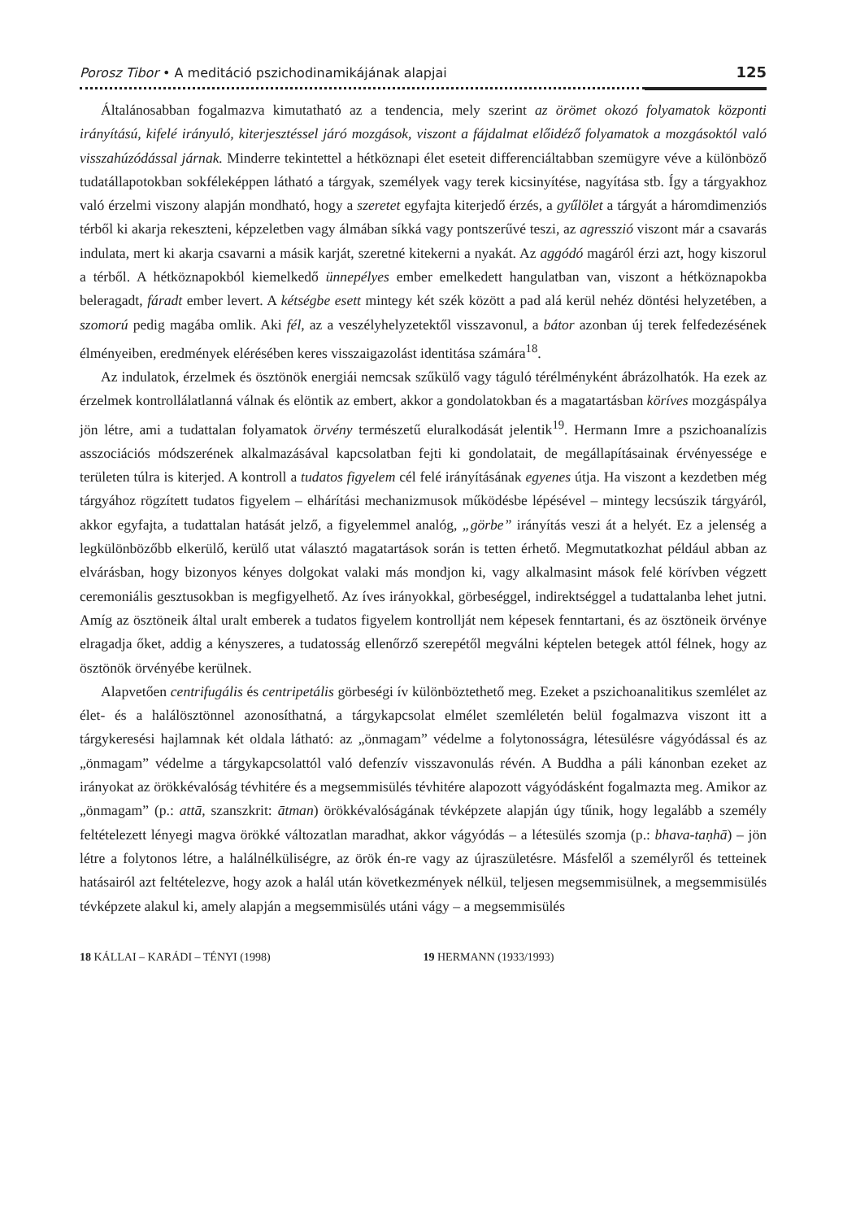Porosz Tibor • A meditáció pszichodinamikájának alapjai 125
Általánosabban fogalmazva kimutatható az a tendencia, mely szerint az örömet okozó folyamatok központi irányítású, kifelé irányuló, kiterjesztéssel járó mozgások, viszont a fájdalmat előidéző folyamatok a mozgásoktól való visszahúzódással járnak. Minderre tekintettel a hétköznapi élet eseteit differenciáltabban szemügyre véve a különböző tudatállapotokban sokféleképpen látható a tárgyak, személyek vagy terek kicsinyítése, nagyítása stb. Így a tárgyakhoz való érzelmi viszony alapján mondható, hogy a szeretet egyfajta kiterjedő érzés, a gyűlölet a tárgyát a háromdimenziós térből ki akarja rekeszteni, képzeletben vagy álmában síkká vagy pontszerűvé teszi, az agresszió viszont már a csavarás indulata, mert ki akarja csavarni a másik karját, szeretné kitekerni a nyakát. Az aggódó magáról érzi azt, hogy kiszorul a térből. A hétköznapokból kiemelkedő ünnepélyes ember emelkedett hangulatban van, viszont a hétköznapokba beleragadt, fáradt ember levert. A kétségbe esett mintegy két szék között a pad alá kerül nehéz döntési helyzetében, a szomorú pedig magába omlik. Aki fél, az a veszélyhelyzetektől visszavonul, a bátor azonban új terek felfedezésének élményeiben, eredmények elérésében keres visszaigazolást identitása számára<sup>18</sup>.
Az indulatok, érzelmek és ösztönök energiái nemcsak szűkülő vagy táguló térélményként ábrázolhatók. Ha ezek az érzelmek kontrollálatlanná válnak és elöntik az embert, akkor a gondolatokban és a magatartásban köríves mozgáspálya jön létre, ami a tudattalan folyamatok örvény természetű eluralkodását jelentik<sup>19</sup>. Hermann Imre a pszichoanalízis asszociációs módszerének alkalmazásával kapcsolatban fejti ki gondolatait, de megállapításainak érvényessége e területen túlra is kiterjed. A kontroll a tudatos figyelem cél felé irányításának egyenes útja. Ha viszont a kezdetben még tárgyához rögzített tudatos figyelem – elhárítási mechanizmusok működésbe lépésével – mintegy lecsúszik tárgyáról, akkor egyfajta, a tudattalan hatását jelző, a figyelemmel analóg, „görbe” irányítás veszi át a helyét. Ez a jelenség a legkülönbözőbb elkerülő, kerülő utat választó magatartások során is tetten érhető. Megmutatkozhat például abban az elvárásban, hogy bizonyos kényes dolgokat valaki más mondjon ki, vagy alkalmasint mások felé körívben végzett ceremoniális gesztusokban is megfigyelhető. Az íves irányokkal, görbeséggel, indirektséggel a tudattalanba lehet jutni. Amíg az ösztöneik által uralt emberek a tudatos figyelem kontrollját nem képesek fenntartani, és az ösztöneik örvénye elragadja őket, addig a kényszeres, a tudatosság ellenőrző szerepétől megválni képtelen betegek attól félnek, hogy az ösztönök örvényébe kerülnek.
Alapvetően centrifugális és centripetális görbeségi ív különböztethető meg. Ezeket a pszichoanalitikus szemlélet az élet- és a halálösztönnel azonosíthatná, a tárgykapcsolat elmélet szemléletén belül fogalmazva viszont itt a tárgykeresési hajlamnak két oldala látható: az „önmagam” védelme a folytonosságra, létesülésre vágyódással és az „önmagam” védelme a tárgykapcsolattól való defenzív visszavonulás révén. A Buddha a páli kánonban ezeket az irányokat az örökkévalóság tévhitére és a megsemmisülés tévhitére alapozott vágyódásként fogalmazta meg. Amikor az „önmagam” (p.: attā, szanszkrit: ātman) örökkévalóságának tévképzete alapján úgy tűnik, hogy legalább a személy feltételezett lényegi magva örökké változatlan maradhat, akkor vágyódás – a létesülés szomja (p.: bhava-taṇhā) – jön létre a folytonos létre, a halálnélküliségre, az örök én-re vagy az újraszületésre. Másfelől a személyről és tetteinek hatásairól azt feltételezve, hogy azok a halál után következmények nélkül, teljesen megsemmisülnek, a megsemmisülés tévképzete alakul ki, amely alapján a megsemmisülés utáni vágy – a megsemmisülés
18 KÁLLAI – KARÁDI – TÉNYI (1998) 19 HERMANN (1933/1993)